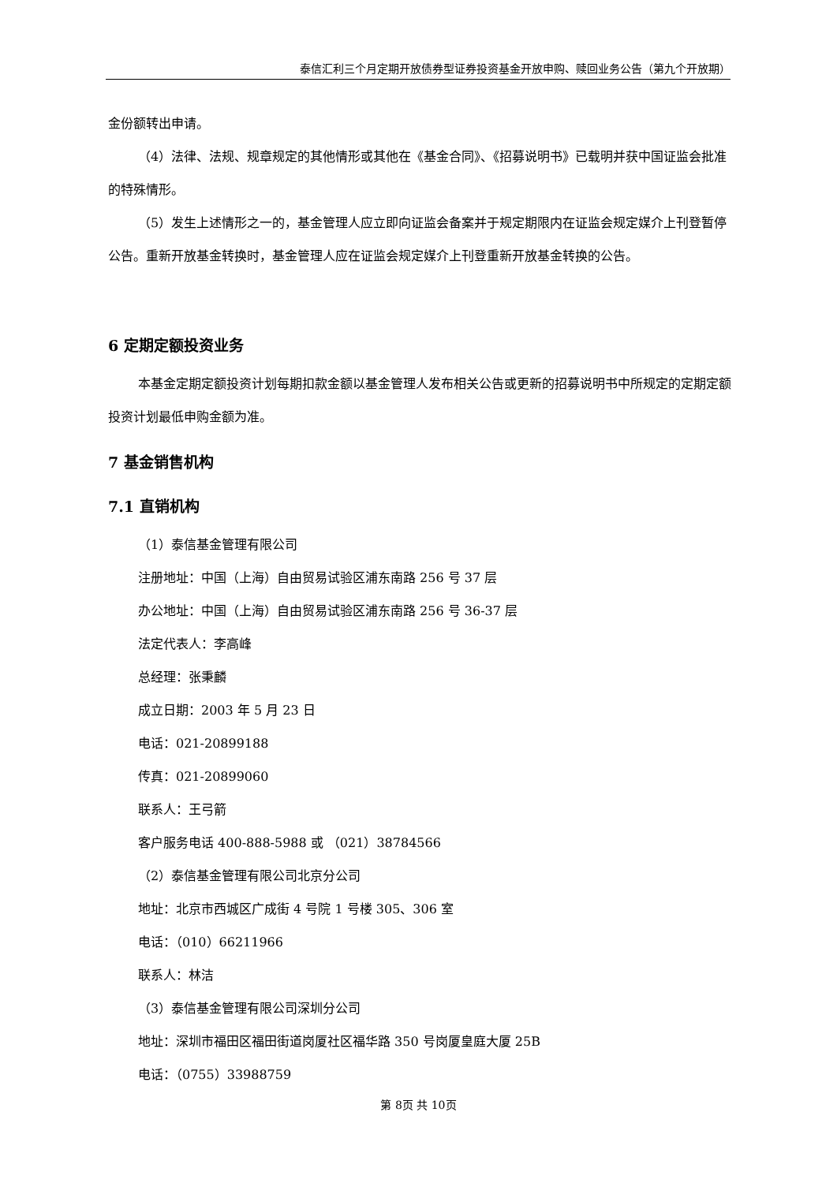泰信汇利三个月定期开放债券型证券投资基金开放申购、赎回业务公告（第九个开放期）
金份额转出申请。
（4）法律、法规、规章规定的其他情形或其他在《基金合同》、《招募说明书》已载明并获中国证监会批准的特殊情形。
（5）发生上述情形之一的，基金管理人应立即向证监会备案并于规定期限内在证监会规定媒介上刊登暂停公告。重新开放基金转换时，基金管理人应在证监会规定媒介上刊登重新开放基金转换的公告。
6 定期定额投资业务
本基金定期定额投资计划每期扣款金额以基金管理人发布相关公告或更新的招募说明书中所规定的定期定额投资计划最低申购金额为准。
7 基金销售机构
7.1 直销机构
（1）泰信基金管理有限公司
注册地址：中国（上海）自由贸易试验区浦东南路 256 号 37 层
办公地址：中国（上海）自由贸易试验区浦东南路 256 号 36-37 层
法定代表人：李高峰
总经理：张秉麟
成立日期：2003 年 5 月 23 日
电话：021-20899188
传真：021-20899060
联系人：王弓箭
客户服务电话 400-888-5988 或 （021）38784566
（2）泰信基金管理有限公司北京分公司
地址：北京市西城区广成街 4 号院 1 号楼 305、306 室
电话：（010）66211966
联系人：林洁
（3）泰信基金管理有限公司深圳分公司
地址：深圳市福田区福田街道岗厦社区福华路 350 号岗厦皇庭大厦 25B
电话：（0755）33988759
第 8页 共 10页